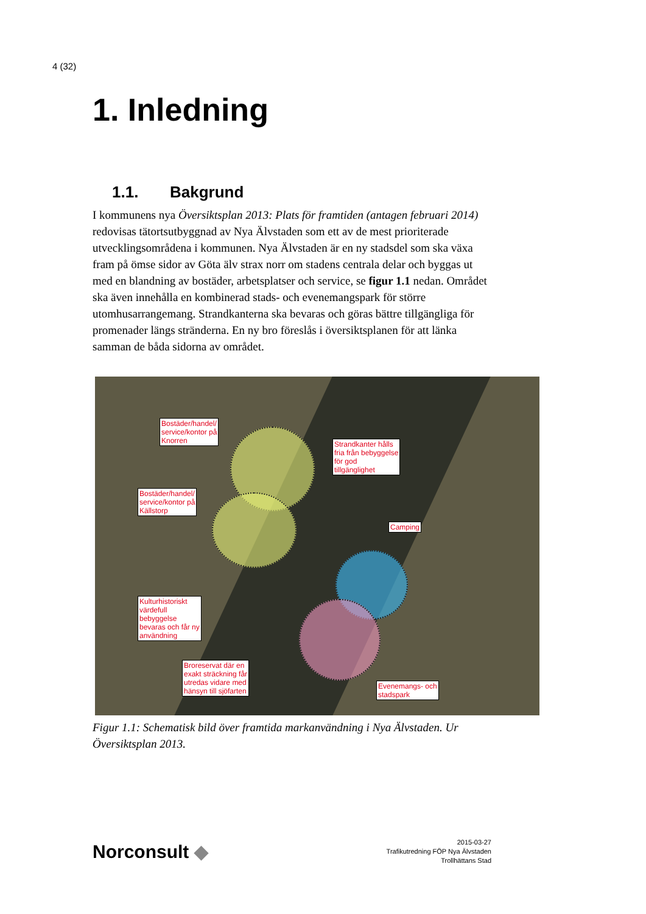4 (32)
1. Inledning
1.1. Bakgrund
I kommunens nya Översiktsplan 2013: Plats för framtiden (antagen februari 2014) redovisas tätortsutbyggnad av Nya Älvstaden som ett av de mest prioriterade utvecklingsområdena i kommunen. Nya Älvstaden är en ny stadsdel som ska växa fram på ömse sidor av Göta älv strax norr om stadens centrala delar och byggas ut med en blandning av bostäder, arbetsplatser och service, se figur 1.1 nedan. Området ska även innehålla en kombinerad stads- och evenemangspark för större utomhusarrangemang. Strandkanterna ska bevaras och göras bättre tillgängliga för promenader längs stränderna. En ny bro föreslås i översiktsplanen för att länka samman de båda sidorna av området.
Bostäder/handel/
service/kontor på
Knorren
Strandkanter hålls
fria från bebyggelse
för god
tillgänglighet
Bostäder/handel/
service/kontor på
Källstorp
Camping
Kulturhistoriskt
värdefull
bebyggelse
bevaras och får ny
användning
Broreservat där en
exakt sträckning får
utredas vidare med
hänsyn till sjöfarten
Evenemangs- och
stadspark
Figur 1.1: Schematisk bild över framtida markanvändning i Nya Älvstaden. Ur Översiktsplan 2013.
Norconsult ◆
2015-03-27
Trafikutredning FÖP Nya Älvstaden
Trollhättans Stad